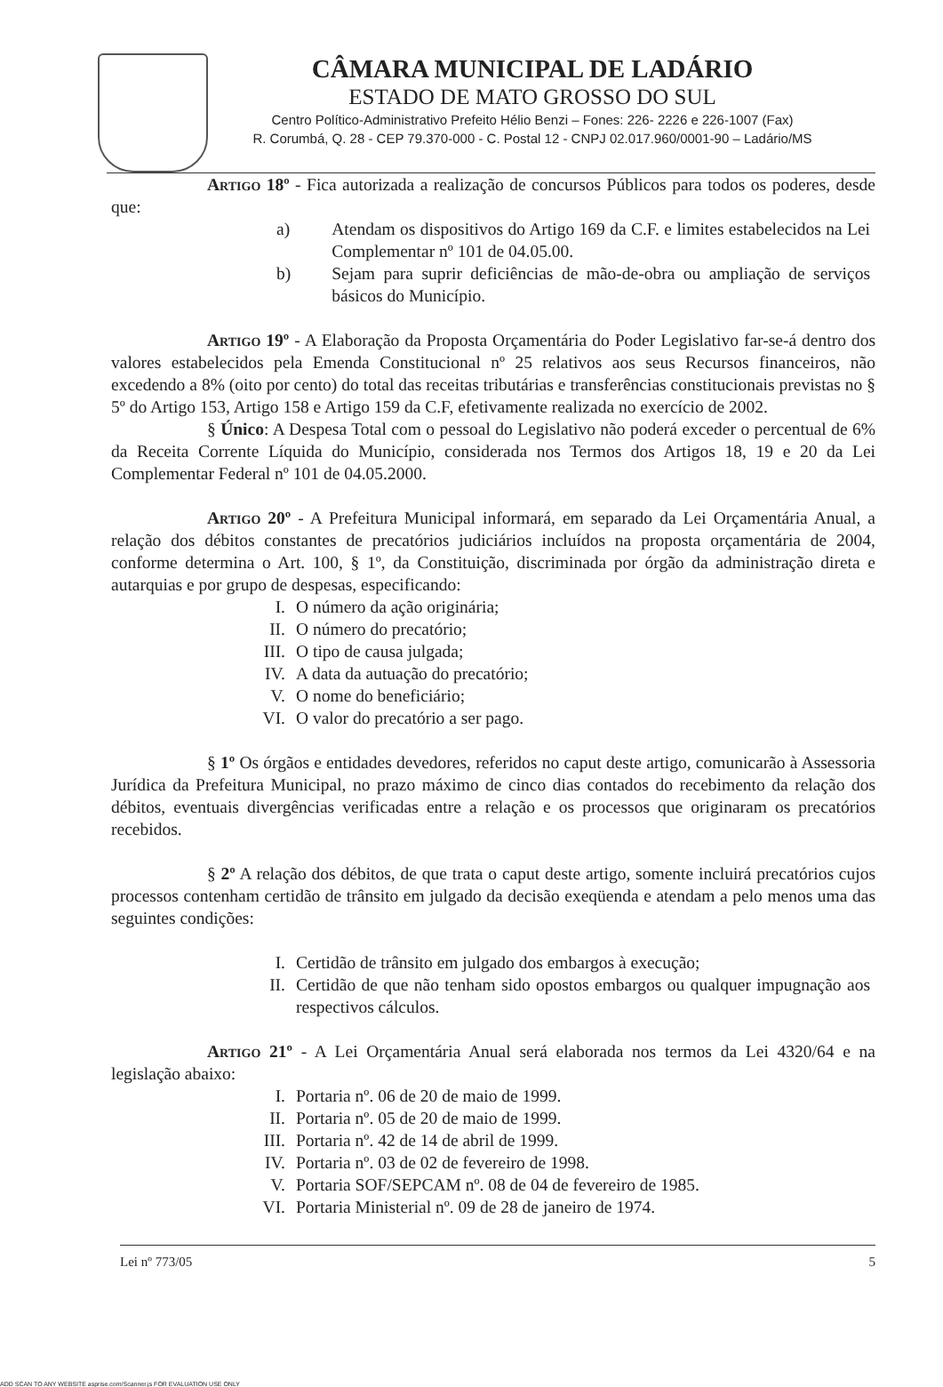CÂMARA MUNICIPAL DE LADÁRIO
ESTADO DE MATO GROSSO DO SUL
Centro Político-Administrativo Prefeito Hélio Benzi – Fones: 226- 2226 e 226-1007 (Fax)
R. Corumbá, Q. 28 - CEP 79.370-000 - C. Postal 12 - CNPJ 02.017.960/0001-90 – Ladário/MS
Artigo 18º - Fica autorizada a realização de concursos Públicos para todos os poderes, desde que:
| a) | Atendam os dispositivos do Artigo 169 da C.F. e limites estabelecidos na Lei Complementar nº 101 de 04.05.00. |
| b) | Sejam para suprir deficiências de mão-de-obra ou ampliação de serviços básicos do Município. |
Artigo 19º - A Elaboração da Proposta Orçamentária do Poder Legislativo far-se-á dentro dos valores estabelecidos pela Emenda Constitucional nº 25 relativos aos seus Recursos financeiros, não excedendo a 8% (oito por cento) do total das receitas tributárias e transferências constitucionais previstas no § 5º do Artigo 153, Artigo 158 e Artigo 159 da C.F, efetivamente realizada no exercício de 2002.
§ Único: A Despesa Total com o pessoal do Legislativo não poderá exceder o percentual de 6% da Receita Corrente Líquida do Município, considerada nos Termos dos Artigos 18, 19 e 20 da Lei Complementar Federal nº 101 de 04.05.2000.
Artigo 20º - A Prefeitura Municipal informará, em separado da Lei Orçamentária Anual, a relação dos débitos constantes de precatórios judiciários incluídos na proposta orçamentária de 2004, conforme determina o Art. 100, § 1º, da Constituição, discriminada por órgão da administração direta e autarquias e por grupo de despesas, especificando:
| I. | O número da ação originária; |
| II. | O número do precatório; |
| III. | O tipo de causa julgada; |
| IV. | A data da autuação do precatório; |
| V. | O nome do beneficiário; |
| VI. | O valor do precatório a ser pago. |
§ 1º Os órgãos e entidades devedores, referidos no caput deste artigo, comunicarão à Assessoria Jurídica da Prefeitura Municipal, no prazo máximo de cinco dias contados do recebimento da relação dos débitos, eventuais divergências verificadas entre a relação e os processos que originaram os precatórios recebidos.
§ 2º A relação dos débitos, de que trata o caput deste artigo, somente incluirá precatórios cujos processos contenham certidão de trânsito em julgado da decisão exeqüenda e atendam a pelo menos uma das seguintes condições:
| I. | Certidão de trânsito em julgado dos embargos à execução; |
| II. | Certidão de que não tenham sido opostos embargos ou qualquer impugnação aos respectivos cálculos. |
Artigo 21º - A Lei Orçamentária Anual será elaborada nos termos da Lei 4320/64 e na legislação abaixo:
| I. | Portaria nº. 06 de 20 de maio de 1999. |
| II. | Portaria nº. 05 de 20 de maio de 1999. |
| III. | Portaria nº. 42 de 14 de abril de 1999. |
| IV. | Portaria nº. 03 de 02 de fevereiro de 1998. |
| V. | Portaria SOF/SEPCAM nº. 08 de 04 de fevereiro de 1985. |
| VI. | Portaria Ministerial nº. 09 de 28 de janeiro de 1974. |
Lei nº 773/05 5
ADD SCAN TO ANY WEBSITE asprise.com/Scanner.js FOR EVALUATION USE ONLY